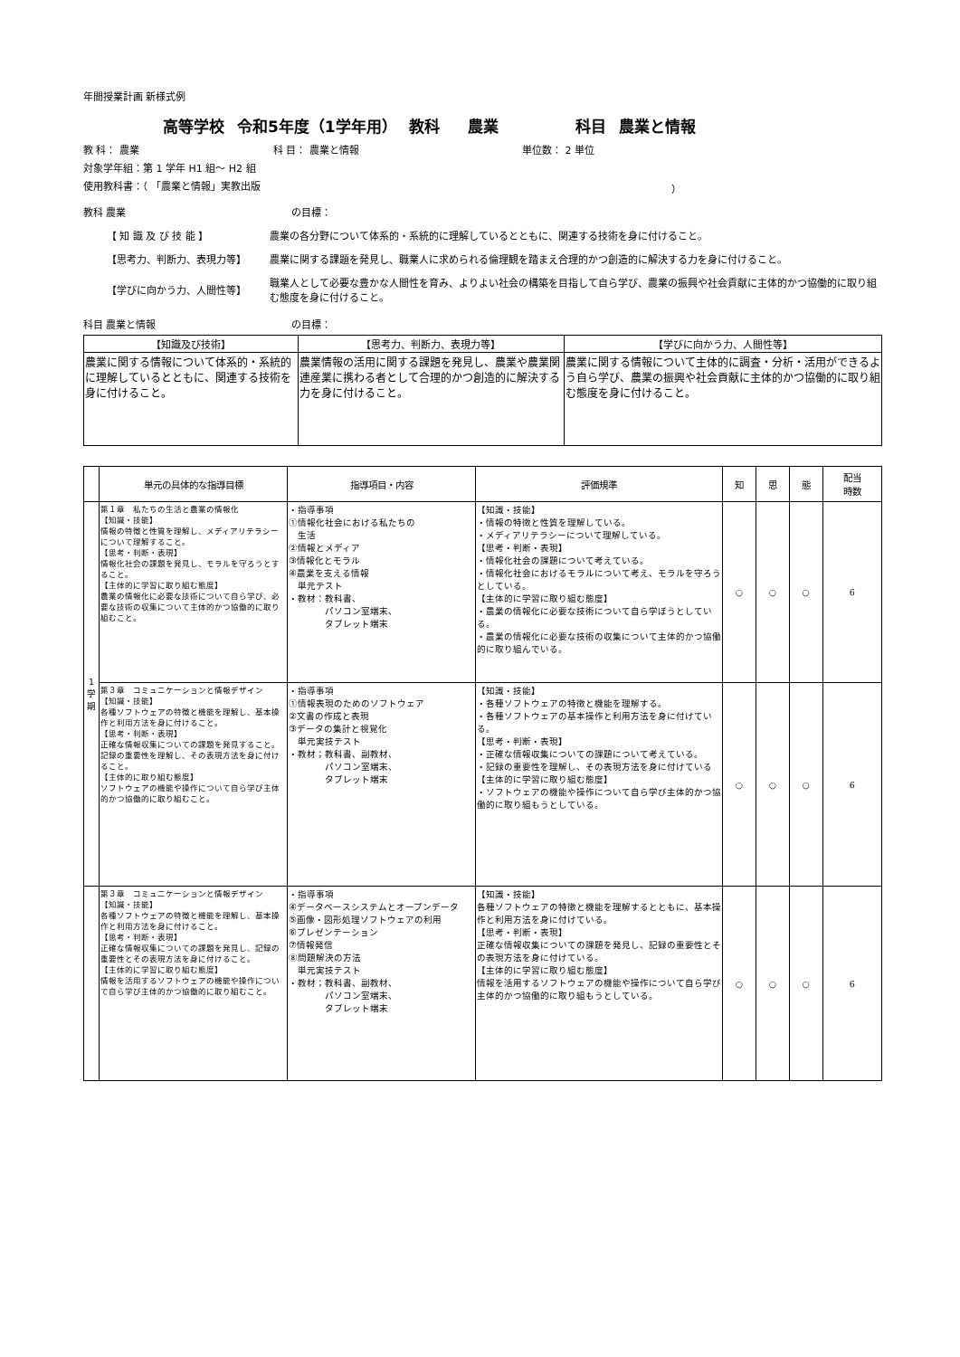年間授業計画 新様式例
高等学校 令和5年度（1学年用） 教科　 農業　　　　　科目 農業と情報
教 科： 農業 科 目： 農業と情報 単位数： 2 単位
対象学年組：第 1 学年 H1 組～ H2 組
使用教科書：（ 「農業と情報」実教出版 ）
教科 農業 の目標：
【 知 識 及 び 技 能 】 農業の各分野について体系的・系統的に理解しているとともに、関連する技術を身に付けること。
【思考力、判断力、表現力等】 農業に関する課題を発見し、職業人に求められる倫理観を踏まえ合理的かつ創造的に解決する力を身に付けること。
【学びに向かう力、人間性等】 職業人として必要な豊かな人間性を育み、よりよい社会の構築を目指して自ら学び、農業の振興や社会貢献に主体的かつ協働的に取り組む態度を身に付けること。
科目 農業と情報 の目標：
| 【知識及び技術】 | 【思考力、判断力、表現力等】 | 【学びに向かう力、人間性等】 |
| --- | --- | --- |
| 農業に関する情報について体系的・系統的に理解しているとともに、関連する技術を身に付けること。 | 農業情報の活用に関する課題を発見し、農業や農業関連産業に携わる者として合理的かつ創造的に解決する力を身に付けること。 | 農業に関する情報について主体的に調査・分析・活用ができるよう自ら学び、農業の振興や社会貢献に主体的かつ協働的に取り組む態度を身に付けること。 |
| | 単元の具体的な指導目標 | 指導項目・内容 | 評価規準 | 知 | 思 | 態 | 配当 時数 |
| --- | --- | --- | --- | --- | --- | --- | --- |
| 1 学 期 | 第１章 私たちの生活と農業の情報化 【知識・技能】 情報の特徴と性質を理解し、メディアリテラシーについて理解すること。 【思考・判断・表現】 情報化社会の課題を発見し、モラルを守ろうとすること。 【主体的に学習に取り組む態度】 農業の情報化に必要な技術について自ら学び、必要な技術の収集について主体的かつ協働的に取り組むこと。 | ・指導事項 ①情報化社会における私たちの 生活 ②情報とメディア ③情報化とモラル ④農業を支える情報 単元テスト ・教材：教科書、 パソコン室端末、 タブレット端末 | 【知識・技能】 ・情報の特徴と性質を理解している。 ・メディアリテラシーについて理解している。 【思考・判断・表現】 ・情報化社会の課題について考えている。 ・情報化社会におけるモラルについて考え、モラルを守ろうとしている。 【主体的に学習に取り組む態度】 ・農業の情報化に必要な技術について自ら学ぼうとしている。 ・農業の情報化に必要な技術の収集について主体的かつ協働的に取り組んでいる。 | ○ | ○ | ○ | 6 |
| | 第３章 コミュニケーションと情報デザイン 【知識・技能】 各種ソフトウェアの特徴と機能を理解し、基本操作と利用方法を身に付けること。 【思考・判断・表現】 正確な情報収集についての課題を発見すること。記録の重要性を理解し、その表現方法を身に付けること。 【主体的に取り組む態度】 ソフトウェアの機能や操作について自ら学び主体的かつ協働的に取り組むこと。 | ・指導事項 ①情報表現のためのソフトウェア ②文書の作成と表現 ③データの集計と視覚化 単元実技テスト ・教材；教科書、副教材、 パソコン室端末、 タブレット端末 | 【知識・技能】 ・各種ソフトウェアの特徴と機能を理解する。 ・各種ソフトウェアの基本操作と利用方法を身に付けている。 【思考・判断・表現】 ・正確な情報収集についての課題について考えている。 ・記録の重要性を理解し、その表現方法を身に付けている 【主体的に学習に取り組む態度】 ・ソフトウェアの機能や操作について自ら学び主体的かつ協働的に取り組もうとしている。 | ○ | ○ | ○ | 6 |
| | 第３章 コミュニケーションと情報デザイン 【知識・技能】 各種ソフトウェアの特徴と機能を理解し、基本操作と利用方法を身に付けること。 【思考・判断・表現】 正確な情報収集についての課題を発見し、記録の重要性とその表現方法を身に付けること。 【主体的に学習に取り組む態度】 情報を活用するソフトウェアの機能や操作について自ら学び主体的かつ協働的に取り組むこと。 | ・指導事項 ④データベースシステムとオープンデータ ⑤画像・図形処理ソフトウェアの利用 ⑥プレゼンテーション ⑦情報発信 ⑧問題解決の方法 単元実技テスト ・教材；教科書、副教材、 パソコン室端末、 タブレット端末 | 【知識・技能】 各種ソフトウェアの特徴と機能を理解するとともに、基本操作と利用方法を身に付けている。 【思考・判断・表現】 正確な情報収集についての課題を発見し、記録の重要性とその表現方法を身に付けている。 【主体的に学習に取り組む態度】 情報を活用するソフトウェアの機能や操作について自ら学び主体的かつ協働的に取り組もうとしている。 | ○ | ○ | ○ | 6 |